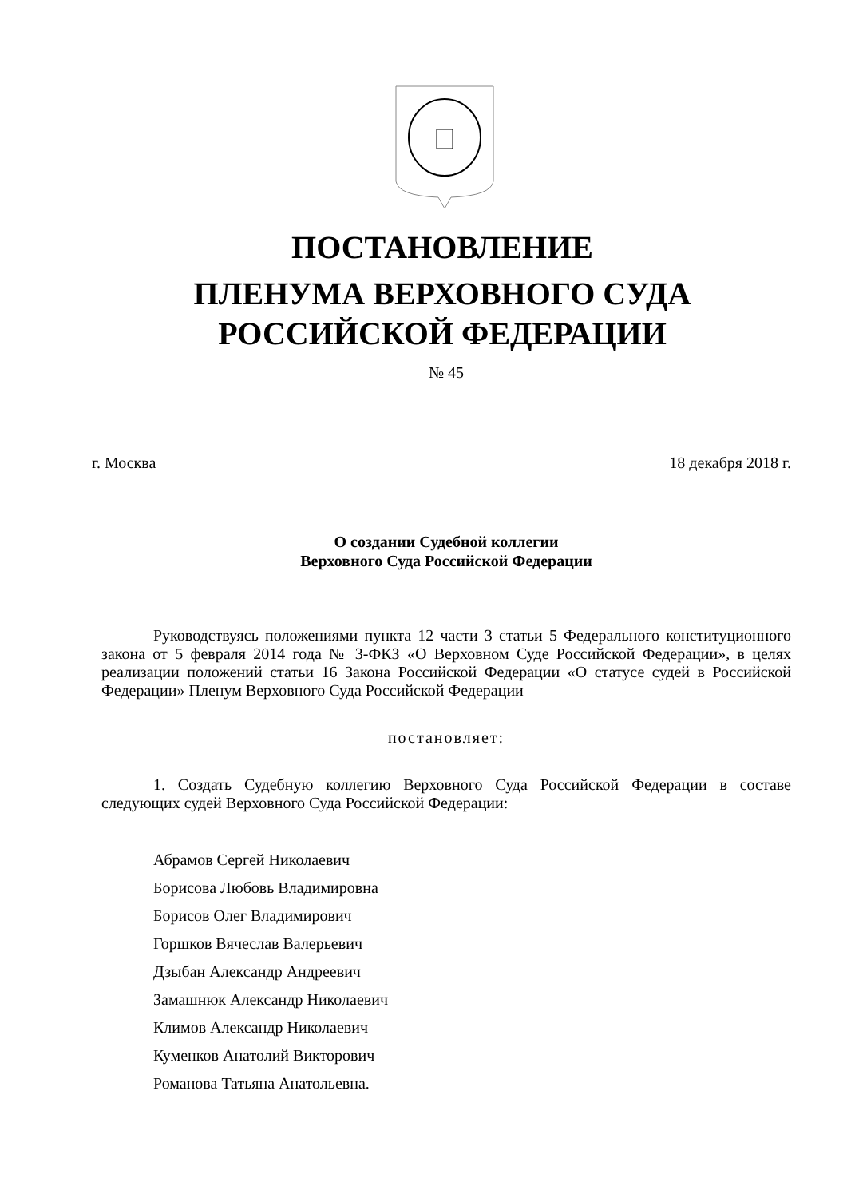ПОСТАНОВЛЕНИЕ
ПЛЕНУМА ВЕРХОВНОГО СУДА
РОССИЙСКОЙ ФЕДЕРАЦИИ
№ 45
г. Москва 18 декабря 2018 г.
О создании Судебной коллегии
Верховного Суда Российской Федерации
Руководствуясь положениями пункта 12 части 3 статьи 5 Федерального конституционного закона от 5 февраля 2014 года № 3-ФКЗ «О Верховном Суде Российской Федерации», в целях реализации положений статьи 16 Закона Российской Федерации «О статусе судей в Российской Федерации» Пленум Верховного Суда Российской Федерации
постановляет:
1. Создать Судебную коллегию Верховного Суда Российской Федерации в составе следующих судей Верховного Суда Российской Федерации:
Абрамов Сергей Николаевич
Борисова Любовь Владимировна
Борисов Олег Владимирович
Горшков Вячеслав Валерьевич
Дзыбан Александр Андреевич
Замашнюк Александр Николаевич
Климов Александр Николаевич
Куменков Анатолий Викторович
Романова Татьяна Анатольевна.